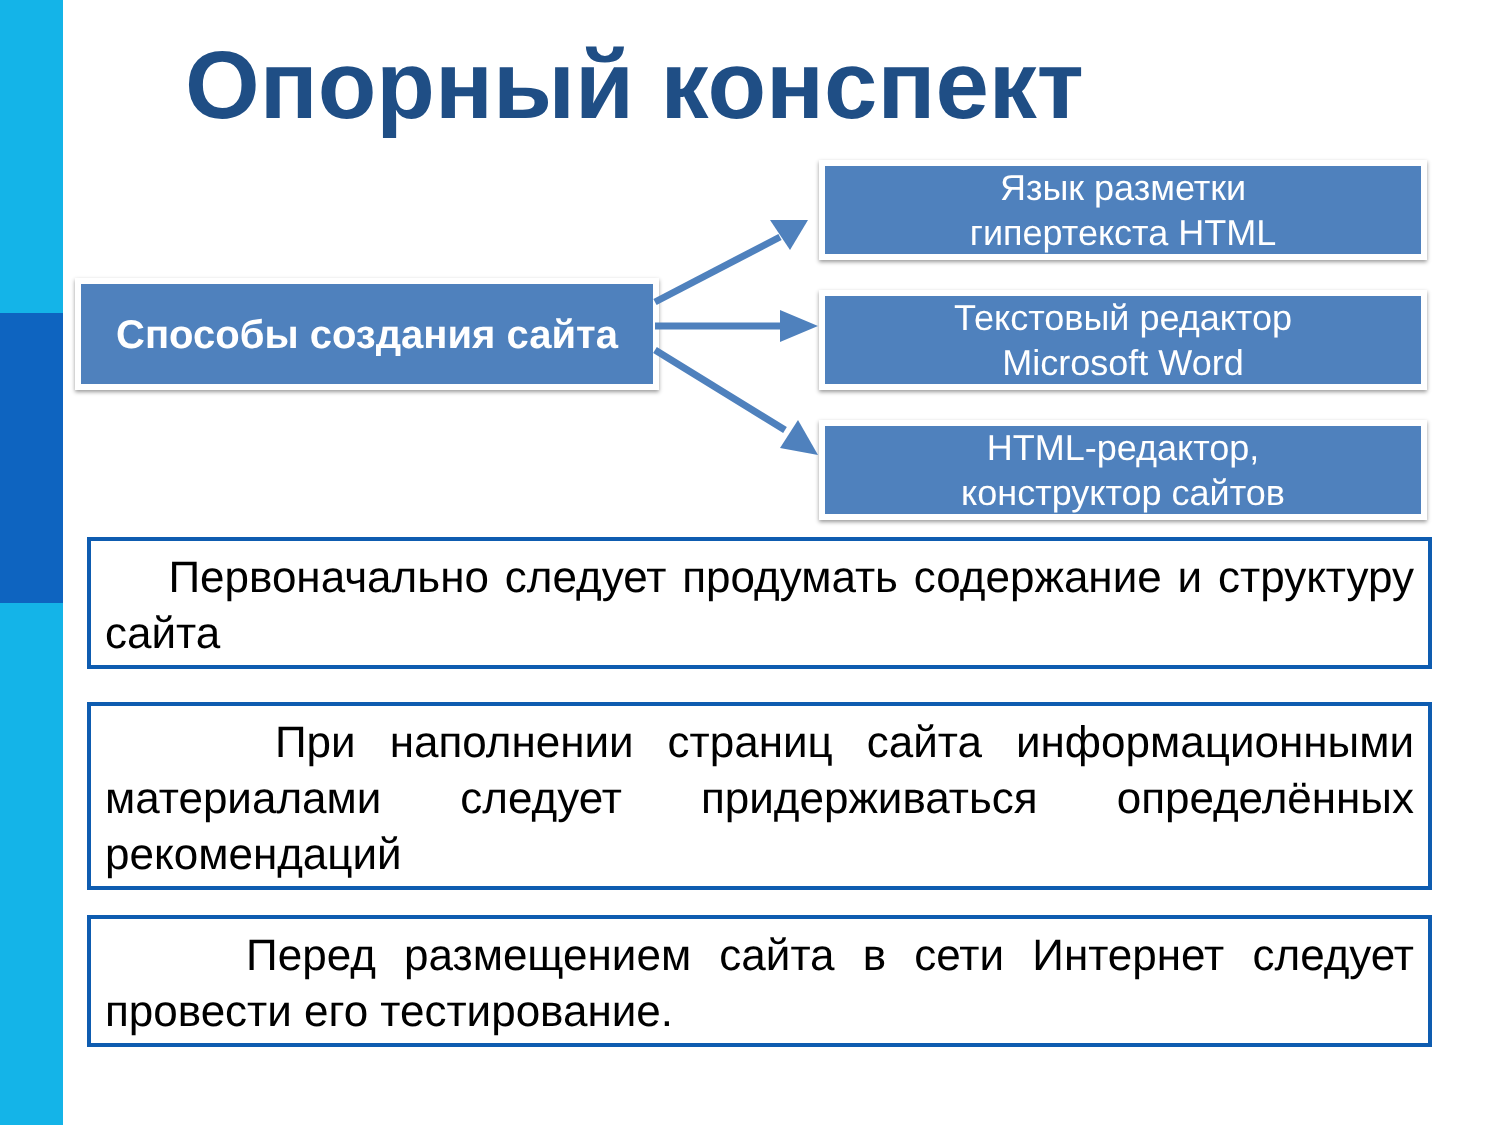Опорный конспект
Способы создания сайта
Язык разметки
гипертекста HTML
Текстовый редактор
Microsoft Word
HTML-редактор,
конструктор сайтов
Первоначально следует продумать содержание и структуру сайта
При наполнении страниц сайта информационными материалами следует придерживаться определённых рекомендаций
Перед размещением сайта в сети Интернет следует провести его тестирование.